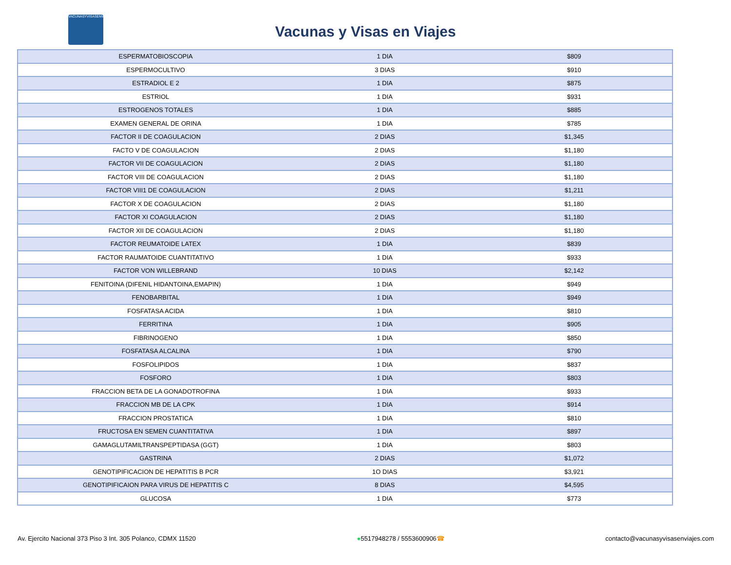VACUNASYVISASENVIAJES
Vacunas y Visas en Viajes
| ESPERMATOBIOSCOPIA | 1 DIA | $809 |
| ESPERMOCULTIVO | 3 DIAS | $910 |
| ESTRADIOL E 2 | 1 DIA | $875 |
| ESTRIOL | 1 DIA | $931 |
| ESTROGENOS TOTALES | 1 DIA | $885 |
| EXAMEN GENERAL DE ORINA | 1 DIA | $785 |
| FACTOR II DE COAGULACION | 2 DIAS | $1,345 |
| FACTO V DE COAGULACION | 2 DIAS | $1,180 |
| FACTOR VII DE COAGULACION | 2 DIAS | $1,180 |
| FACTOR VIII DE COAGULACION | 2 DIAS | $1,180 |
| FACTOR VIII1 DE COAGULACION | 2 DIAS | $1,211 |
| FACTOR X DE COAGULACION | 2 DIAS | $1,180 |
| FACTOR XI COAGULACION | 2 DIAS | $1,180 |
| FACTOR XII DE COAGULACION | 2 DIAS | $1,180 |
| FACTOR REUMATOIDE LATEX | 1 DIA | $839 |
| FACTOR RAUMATOIDE CUANTITATIVO | 1 DIA | $933 |
| FACTOR VON WILLEBRAND | 10 DIAS | $2,142 |
| FENITOINA (DIFENIL HIDANTOINA,EMAPIN) | 1 DIA | $949 |
| FENOBARBITAL | 1 DIA | $949 |
| FOSFATASA ACIDA | 1 DIA | $810 |
| FERRITINA | 1 DIA | $905 |
| FIBRINOGENO | 1 DIA | $850 |
| FOSFATASA ALCALINA | 1 DIA | $790 |
| FOSFOLIPIDOS | 1 DIA | $837 |
| FOSFORO | 1 DIA | $803 |
| FRACCION BETA DE LA GONADOTROFINA | 1 DIA | $933 |
| FRACCION MB DE LA CPK | 1 DIA | $914 |
| FRACCION PROSTATICA | 1 DIA | $810 |
| FRUCTOSA EN SEMEN CUANTITATIVA | 1 DIA | $897 |
| GAMAGLUTAMILTRANSPEPTIDASA (GGT) | 1 DIA | $803 |
| GASTRINA | 2 DIAS | $1,072 |
| GENOTIPIFICACION DE HEPATITIS B PCR | 1O DIAS | $3,921 |
| GENOTIPIFICAION PARA VIRUS DE HEPATITIS C | 8 DIAS | $4,595 |
| GLUCOSA | 1 DIA | $773 |
Av. Ejercito Nacional 373 Piso 3 Int. 305 Polanco, CDMX 11520 ●5517948278 / 5553600906☎ contacto@vacunasyvisasenviajes.com